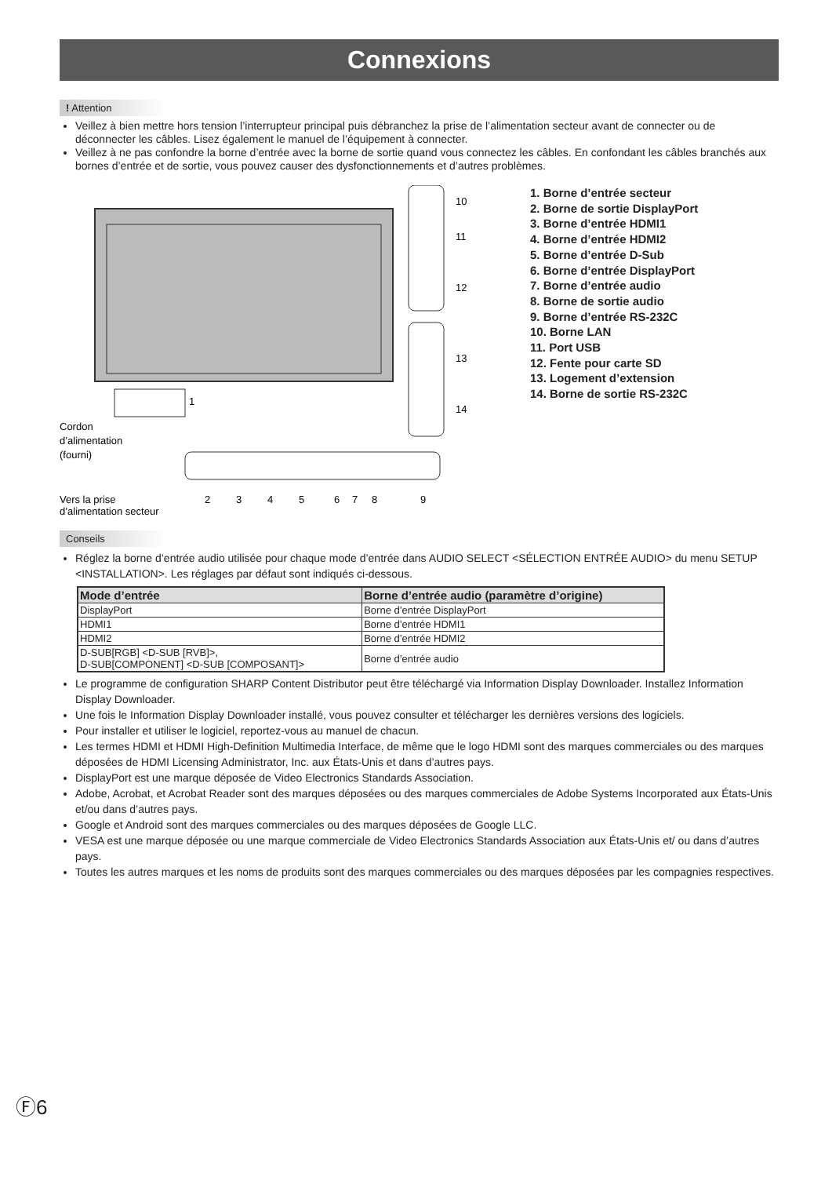Connexions
! Attention
Veillez à bien mettre hors tension l’interrupteur principal puis débranchez la prise de l’alimentation secteur avant de connecter ou de déconnecter les câbles. Lisez également le manuel de l’équipement à connecter.
Veillez à ne pas confondre la borne d’entrée avec la borne de sortie quand vous connectez les câbles. En confondant les câbles branchés aux bornes d’entrée et de sortie, vous pouvez causer des dysfonctionnements et d’autres problèmes.
10
11
12
13
14
1
Cordon
d’alimentation
(fourni)
Vers la prise
d’alimentation secteur
2
3
4
5
6
7
8
9
1. Borne d’entrée secteur
2. Borne de sortie DisplayPort
3. Borne d’entrée HDMI1
4. Borne d’entrée HDMI2
5. Borne d’entrée D-Sub
6. Borne d’entrée DisplayPort
7. Borne d’entrée audio
8. Borne de sortie audio
9. Borne d’entrée RS-232C
10. Borne LAN
11. Port USB
12. Fente pour carte SD
13. Logement d’extension
14. Borne de sortie RS-232C
Conseils
Réglez la borne d’entrée audio utilisée pour chaque mode d’entrée dans AUDIO SELECT <SÉLECTION ENTRÉE AUDIO> du menu SETUP <INSTALLATION>. Les réglages par défaut sont indiqués ci-dessous.
| Mode d’entrée | Borne d’entrée audio (paramètre d’origine) |
| --- | --- |
| DisplayPort | Borne d’entrée DisplayPort |
| HDMI1 | Borne d’entrée HDMI1 |
| HDMI2 | Borne d’entrée HDMI2 |
| D-SUB[RGB] <D-SUB [RVB]>, D-SUB[COMPONENT] <D-SUB [COMPOSANT]> | Borne d’entrée audio |
Le programme de configuration SHARP Content Distributor peut être téléchargé via Information Display Downloader. Installez Information Display Downloader.
Une fois le Information Display Downloader installé, vous pouvez consulter et télécharger les dernières versions des logiciels.
Pour installer et utiliser le logiciel, reportez-vous au manuel de chacun.
Les termes HDMI et HDMI High-Definition Multimedia Interface, de même que le logo HDMI sont des marques commerciales ou des marques déposées de HDMI Licensing Administrator, Inc. aux États-Unis et dans d’autres pays.
DisplayPort est une marque déposée de Video Electronics Standards Association.
Adobe, Acrobat, et Acrobat Reader sont des marques déposées ou des marques commerciales de Adobe Systems Incorporated aux États-Unis et/ou dans d’autres pays.
Google et Android sont des marques commerciales ou des marques déposées de Google LLC.
VESA est une marque déposée ou une marque commerciale de Video Electronics Standards Association aux États-Unis et/ ou dans d’autres pays.
Toutes les autres marques et les noms de produits sont des marques commerciales ou des marques déposées par les compagnies respectives.
Ⓕ6